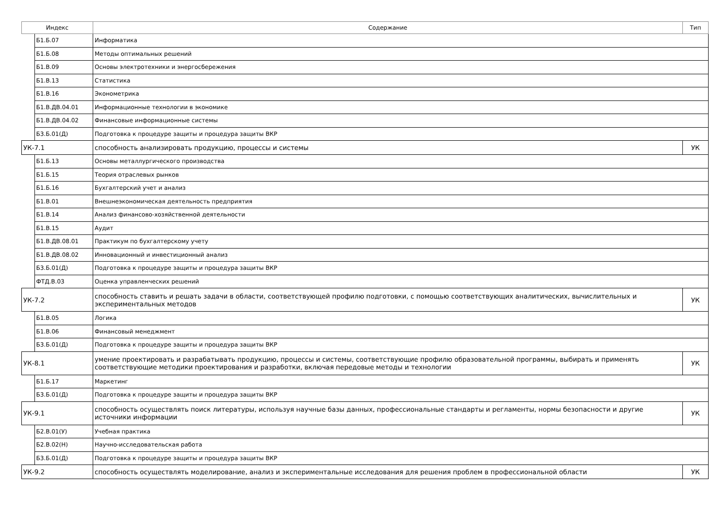| Индекс | | Содержание | Тип |
| --- | --- | --- | --- |
| | Б1.Б.07 | Информатика | |
| | Б1.Б.08 | Методы оптимальных решений | |
| | Б1.В.09 | Основы электротехники и энергосбережения | |
| | Б1.В.13 | Статистика | |
| | Б1.В.16 | Эконометрика | |
| | Б1.В.ДВ.04.01 | Информационные технологии в экономике | |
| | Б1.В.ДВ.04.02 | Финансовые информационные системы | |
| | Б3.Б.01(Д) | Подготовка к процедуре защиты и процедура защиты ВКР | |
| УК-7.1 | | способность анализировать продукцию, процессы и системы | УК |
| | Б1.Б.13 | Основы металлургического производства | |
| | Б1.Б.15 | Теория отраслевых рынков | |
| | Б1.Б.16 | Бухгалтерский учет и анализ | |
| | Б1.В.01 | Внешнеэкономическая деятельность предприятия | |
| | Б1.В.14 | Анализ финансово-хозяйственной деятельности | |
| | Б1.В.15 | Аудит | |
| | Б1.В.ДВ.08.01 | Практикум по бухгалтерскому учету | |
| | Б1.В.ДВ.08.02 | Инновационный и инвестиционный анализ | |
| | Б3.Б.01(Д) | Подготовка к процедуре защиты и процедура защиты ВКР | |
| | ФТД.В.03 | Оценка управленческих решений | |
| УК-7.2 | | способность ставить и решать задачи в области, соответствующей профилю подготовки, с помощью соответствующих аналитических, вычислительных и экспериментальных методов | УК |
| | Б1.В.05 | Логика | |
| | Б1.В.06 | Финансовый менеджмент | |
| | Б3.Б.01(Д) | Подготовка к процедуре защиты и процедура защиты ВКР | |
| УК-8.1 | | умение проектировать и разрабатывать продукцию, процессы и системы, соответствующие профилю образовательной программы, выбирать и применять соответствующие методики проектирования и разработки, включая передовые методы и технологии | УК |
| | Б1.Б.17 | Маркетинг | |
| | Б3.Б.01(Д) | Подготовка к процедуре защиты и процедура защиты ВКР | |
| УК-9.1 | | способность осуществлять поиск литературы, используя научные базы данных, профессиональные стандарты и регламенты, нормы безопасности и другие источники информации | УК |
| | Б2.В.01(У) | Учебная практика | |
| | Б2.В.02(Н) | Научно-исследовательская работа | |
| | Б3.Б.01(Д) | Подготовка к процедуре защиты и процедура защиты ВКР | |
| УК-9.2 | | способность осуществлять моделирование, анализ и экспериментальные исследования для решения проблем в профессиональной области | УК |